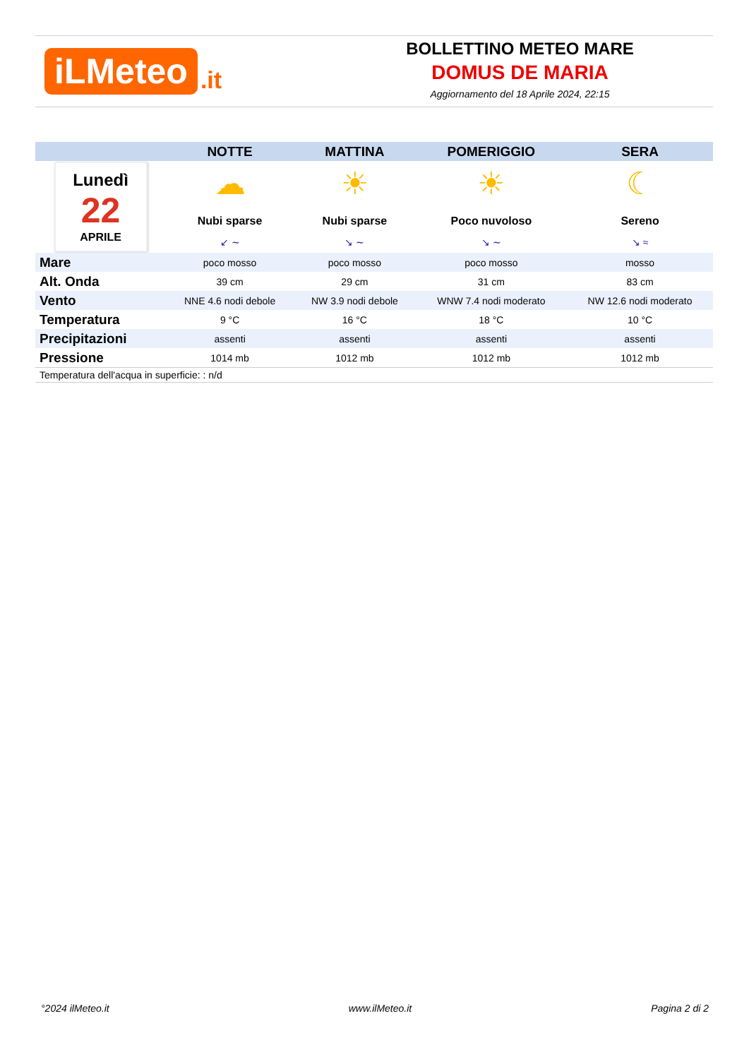iLMeteo.it
BOLLETTINO METEO MARE
DOMUS DE MARIA
Aggiornamento del 18 Aprile 2024, 22:15
| | NOTTE | MATTINA | POMERIGGIO | SERA |
| --- | --- | --- | --- | --- |
| Lunedì 22 APRILE | ☁ Nubi sparse | ☀ Nubi sparse | ☀ Poco nuvoloso | ☾ Sereno |
| | ↙ ∼ | ↘ ∼ | ↘ ∼ | ↘ ≈ |
| Mare | poco mosso | poco mosso | poco mosso | mosso |
| Alt. Onda | 39 cm | 29 cm | 31 cm | 83 cm |
| Vento | NNE 4.6 nodi debole | NW 3.9 nodi debole | WNW 7.4 nodi moderato | NW 12.6 nodi moderato |
| Temperatura | 9 °C | 16 °C | 18 °C | 10 °C |
| Precipitazioni | assenti | assenti | assenti | assenti |
| Pressione | 1014 mb | 1012 mb | 1012 mb | 1012 mb |
| Temperatura dell'acqua in superficie: : n/d | | | | |
°2024 ilMeteo.it www.ilMeteo.it Pagina 2 di 2